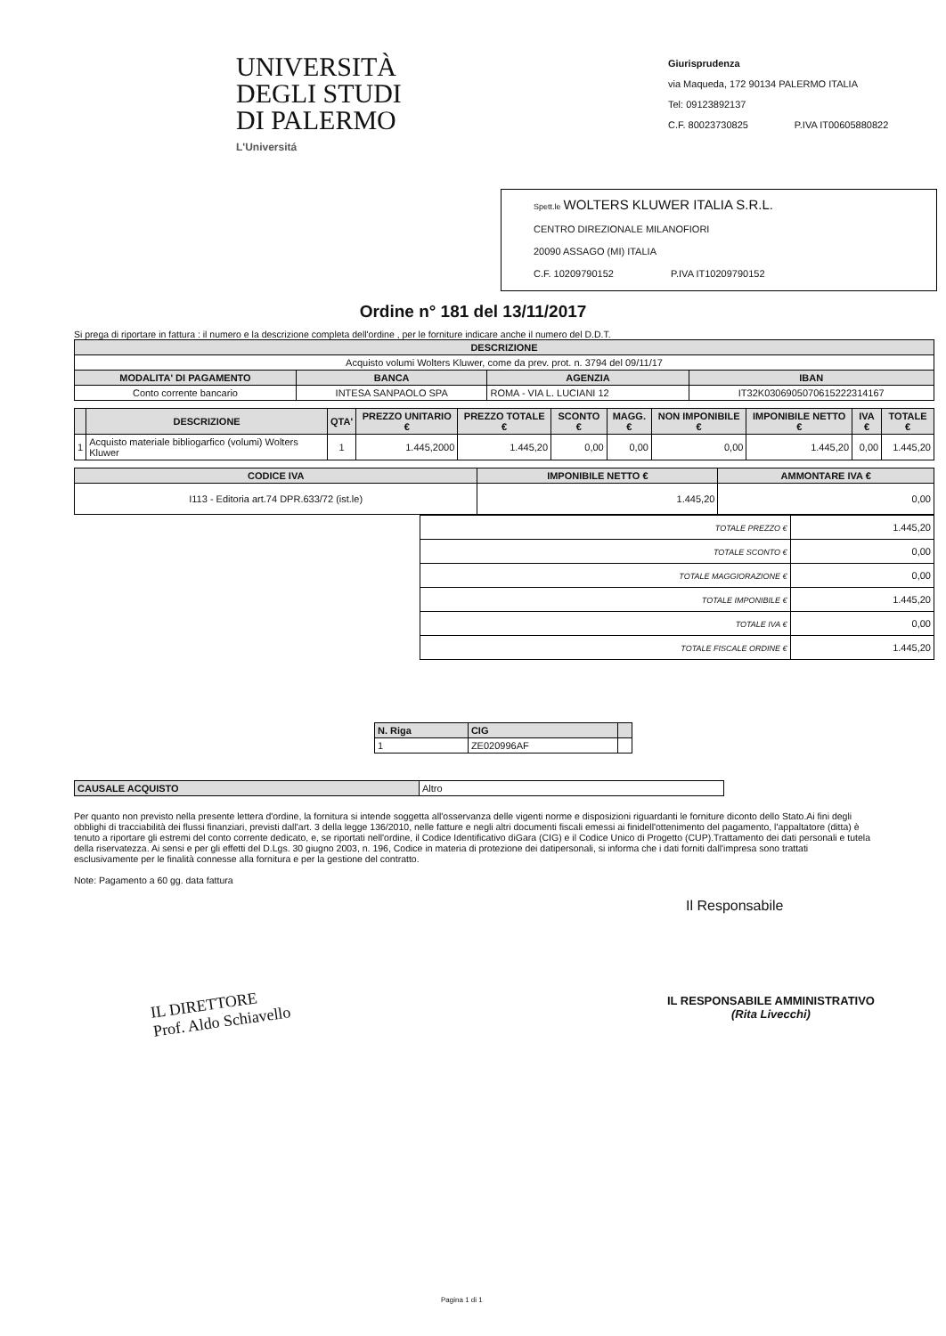UNIVERSITÀ
DEGLI STUDI
DI PALERMO
L'Universitá
Giurisprudenza
via Maqueda, 172 90134 PALERMO ITALIA
Tel: 09123892137
C.F. 80023730825 P.IVA IT00605880822
Spett.le WOLTERS KLUWER ITALIA S.R.L.
CENTRO DIREZIONALE MILANOFIORI
20090 ASSAGO (MI) ITALIA
C.F. 10209790152 P.IVA IT10209790152
Ordine n° 181 del 13/11/2017
Si prega di riportare in fattura : il numero e la descrizione completa dell'ordine , per le forniture indicare anche il numero del D.D.T.
| DESCRIZIONE | | | |
| --- | --- | --- | --- |
| Acquisto volumi Wolters Kluwer, come da prev. prot. n. 3794 del 09/11/17 | | | |
| MODALITA' DI PAGAMENTO | BANCA | AGENZIA | IBAN |
| Conto corrente bancario | INTESA SANPAOLO SPA | ROMA - VIA L. LUCIANI 12 | IT32K0306905070615222314167 |
| | DESCRIZIONE | QTA' | PREZZO UNITARIO € | PREZZO TOTALE € | SCONTO € | MAGG.€ | NON IMPONIBILE € | IMPONIBILE NETTO € | IVA € | TOTALE € |
| --- | --- | --- | --- | --- | --- | --- | --- | --- | --- | --- |
| 1 | Acquisto materiale bibliogarfico (volumi) Wolters Kluwer | 1 | 1.445,2000 | 1.445,20 | 0,00 | 0,00 | 0,00 | 1.445,20 | 0,00 | 1.445,20 |
| CODICE IVA | IMPONIBILE NETTO € | AMMONTARE IVA € |
| --- | --- | --- |
| I113 - Editoria art.74 DPR.633/72 (ist.le) | 1.445,20 | 0,00 |
| TOTALE PREZZO € | 1.445,20 |
| TOTALE SCONTO € | 0,00 |
| TOTALE MAGGIORAZIONE € | 0,00 |
| TOTALE IMPONIBILE € | 1.445,20 |
| TOTALE IVA € | 0,00 |
| TOTALE FISCALE ORDINE € | 1.445,20 |
| N. Riga | CIG | |
| --- | --- | --- |
| 1 | ZE020996AF | |
| CAUSALE ACQUISTO | Altro |
Per quanto non previsto nella presente lettera d'ordine, la fornitura si intende soggetta all'osservanza delle vigenti norme e disposizioni riguardanti le forniture diconto dello Stato.Ai fini degli obblighi di tracciabilità dei flussi finanziari, previsti dall'art. 3 della legge 136/2010, nelle fatture e negli altri documenti fiscali emessi ai finidell'ottenimento del pagamento, l'appaltatore (ditta) è tenuto a riportare gli estremi del conto corrente dedicato, e, se riportati nell'ordine, il Codice Identificativo diGara (CIG) e il Codice Unico di Progetto (CUP).Trattamento dei dati personali e tutela della riservatezza. Ai sensi e per gli effetti del D.Lgs. 30 giugno 2003, n. 196, Codice in materia di protezione dei datipersonali, si informa che i dati forniti dall'impresa sono trattati esclusivamente per le finalità connesse alla fornitura e per la gestione del contratto.
Note: Pagamento a 60 gg. data fattura
Il Responsabile
IL DIRETTORE
Prof. Aldo Schiavello
IL RESPONSABILE AMMINISTRATIVO
(Rita Livecchi)
Pagina 1 di 1